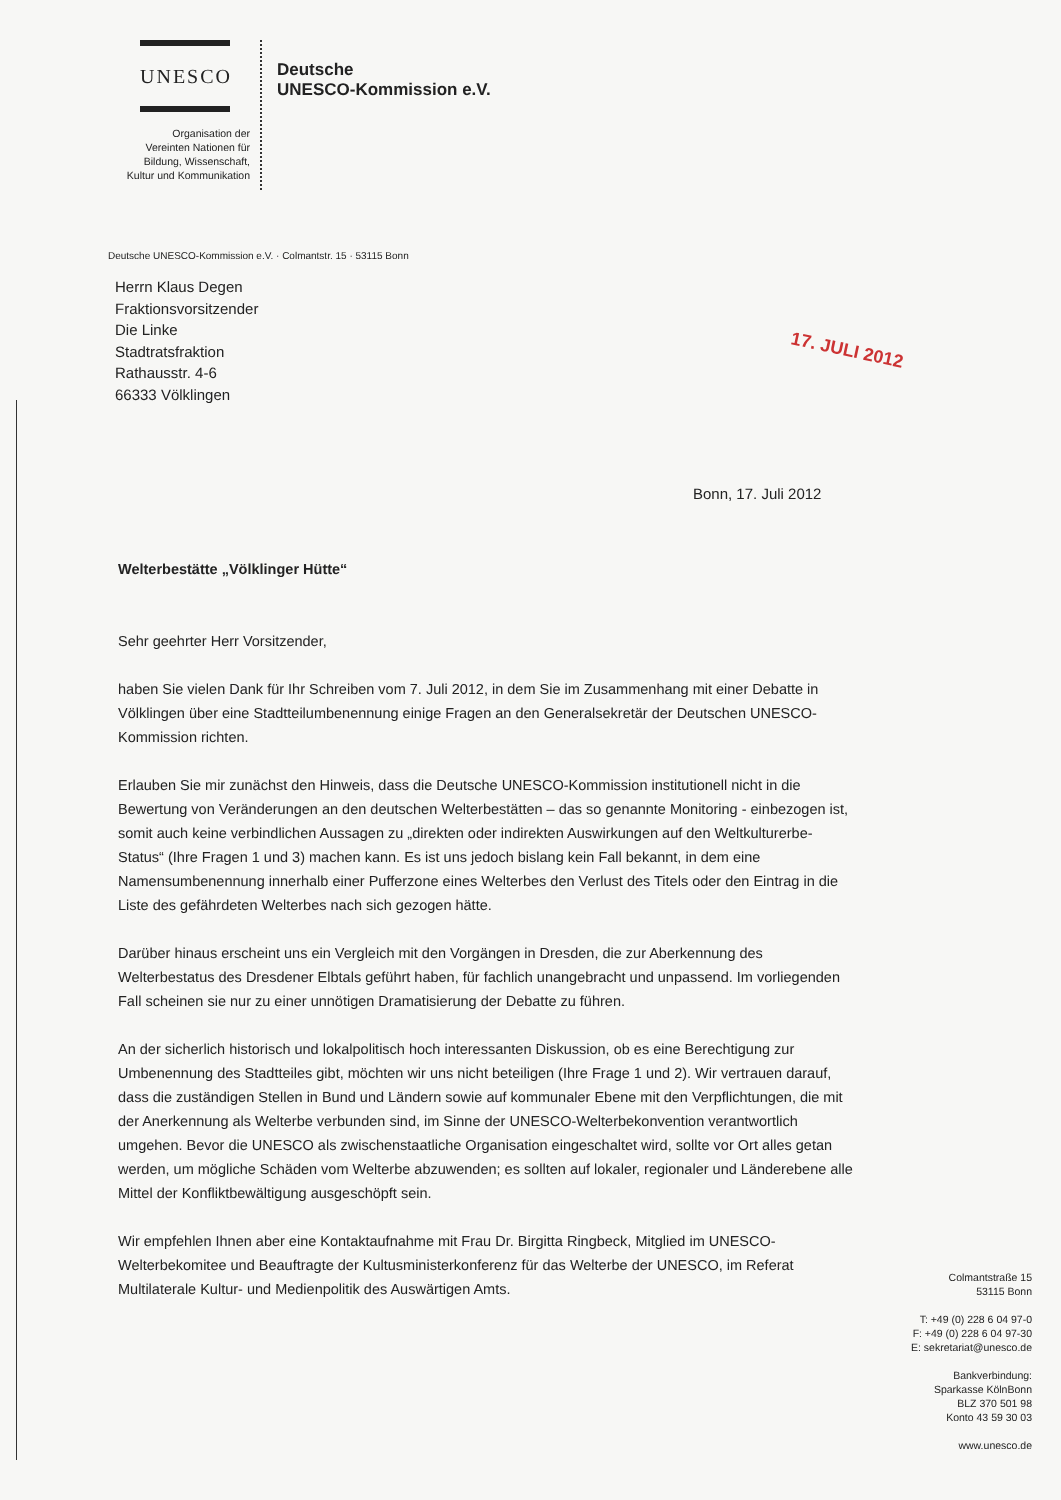UNESCO
Organisation der
Vereinten Nationen für
Bildung, Wissenschaft,
Kultur und Kommunikation
Deutsche
UNESCO-Kommission e.V.
Deutsche UNESCO-Kommission e.V. · Colmantstr. 15 · 53115 Bonn
17. JULI 2012
Herrn Klaus Degen
Fraktionsvorsitzender
Die Linke
Stadtratsfraktion
Rathausstr. 4-6
66333 Völklingen
Bonn, 17. Juli 2012
Welterbestätte „Völklinger Hütte“
Sehr geehrter Herr Vorsitzender,
haben Sie vielen Dank für Ihr Schreiben vom 7. Juli 2012, in dem Sie im Zusammenhang mit einer Debatte in Völklingen über eine Stadtteilumbenennung einige Fragen an den Generalsekretär der Deutschen UNESCO-Kommission richten.
Erlauben Sie mir zunächst den Hinweis, dass die Deutsche UNESCO-Kommission institutionell nicht in die Bewertung von Veränderungen an den deutschen Welterbestätten – das so genannte Monitoring - einbezogen ist, somit auch keine verbindlichen Aussagen zu „direkten oder indirekten Auswirkungen auf den Weltkulturerbe-Status“ (Ihre Fragen 1 und 3) machen kann. Es ist uns jedoch bislang kein Fall bekannt, in dem eine Namensumbenennung innerhalb einer Pufferzone eines Welterbes den Verlust des Titels oder den Eintrag in die Liste des gefährdeten Welterbes nach sich gezogen hätte.
Darüber hinaus erscheint uns ein Vergleich mit den Vorgängen in Dresden, die zur Aberkennung des Welterbestatus des Dresdener Elbtals geführt haben, für fachlich unangebracht und unpassend. Im vorliegenden Fall scheinen sie nur zu einer unnötigen Dramatisierung der Debatte zu führen.
An der sicherlich historisch und lokalpolitisch hoch interessanten Diskussion, ob es eine Berechtigung zur Umbenennung des Stadtteiles gibt, möchten wir uns nicht beteiligen (Ihre Frage 1 und 2). Wir vertrauen darauf, dass die zuständigen Stellen in Bund und Ländern sowie auf kommunaler Ebene mit den Verpflichtungen, die mit der Anerkennung als Welterbe verbunden sind, im Sinne der UNESCO-Welterbekonvention verantwortlich umgehen. Bevor die UNESCO als zwischenstaatliche Organisation eingeschaltet wird, sollte vor Ort alles getan werden, um mögliche Schäden vom Welterbe abzuwenden; es sollten auf lokaler, regionaler und Länderebene alle Mittel der Konfliktbewältigung ausgeschöpft sein.
Wir empfehlen Ihnen aber eine Kontaktaufnahme mit Frau Dr. Birgitta Ringbeck, Mitglied im UNESCO-Welterbekomitee und Beauftragte der Kultusministerkonferenz für das Welterbe der UNESCO, im Referat Multilaterale Kultur- und Medienpolitik des Auswärtigen Amts.
Colmantstraße 15
53115 Bonn
T: +49 (0) 228 6 04 97-0
F: +49 (0) 228 6 04 97-30
E: sekretariat@unesco.de
Bankverbindung:
Sparkasse KölnBonn
BLZ 370 501 98
Konto 43 59 30 03
www.unesco.de